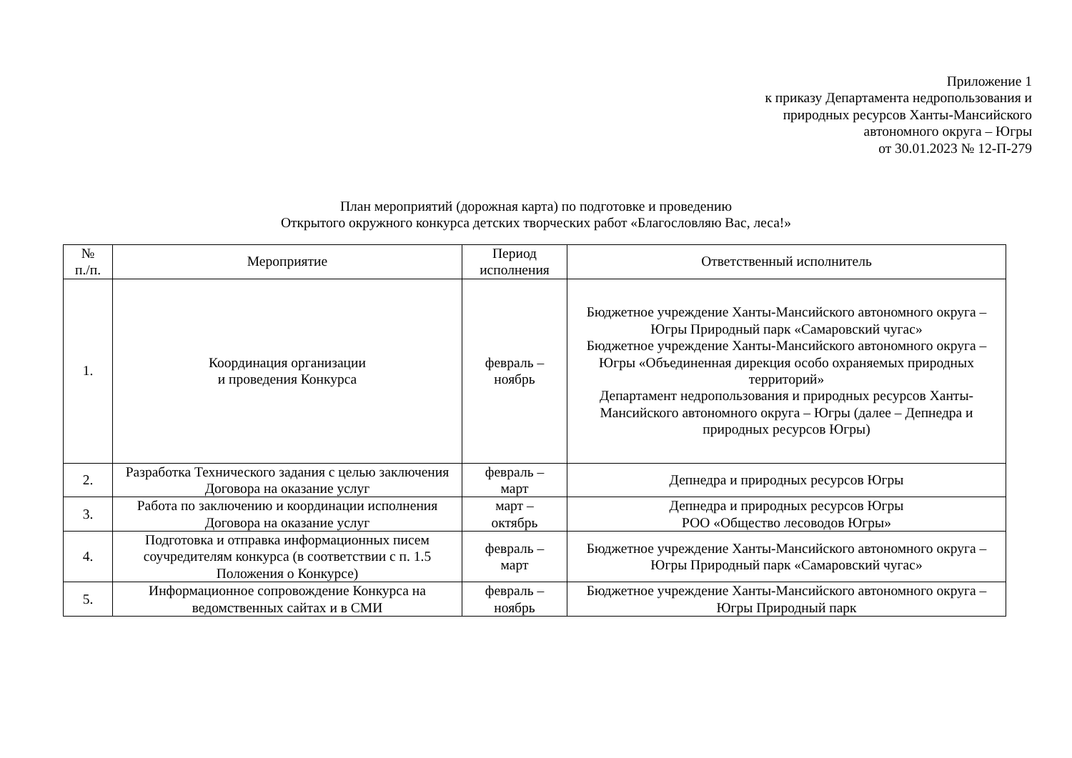Приложение 1
к приказу Департамента недропользования и
природных ресурсов Ханты-Мансийского
автономного округа – Югры
от 30.01.2023 № 12-П-279
План мероприятий (дорожная карта) по подготовке и проведению
Открытого окружного конкурса детских творческих работ «Благословляю Вас, леса!»
| № п./п. | Мероприятие | Период исполнения | Ответственный исполнитель |
| --- | --- | --- | --- |
| 1. | Координация организации и проведения Конкурса | февраль – ноябрь | Бюджетное учреждение Ханты-Мансийского автономного округа – Югры Природный парк «Самаровский чугас» Бюджетное учреждение Ханты-Мансийского автономного округа – Югры «Объединенная дирекция особо охраняемых природных территорий» Департамент недропользования и природных ресурсов Ханты-Мансийского автономного округа – Югры (далее – Депнедра и природных ресурсов Югры) |
| 2. | Разработка Технического задания с целью заключения Договора на оказание услуг | февраль – март | Депнедра и природных ресурсов Югры |
| 3. | Работа по заключению и координации исполнения Договора на оказание услуг | март – октябрь | Депнедра и природных ресурсов Югры РОО «Общество лесоводов Югры» |
| 4. | Подготовка и отправка информационных писем соучредителям конкурса (в соответствии с п. 1.5 Положения о Конкурсе) | февраль – март | Бюджетное учреждение Ханты-Мансийского автономного округа – Югры Природный парк «Самаровский чугас» |
| 5. | Информационное сопровождение Конкурса на ведомственных сайтах и в СМИ | февраль – ноябрь | Бюджетное учреждение Ханты-Мансийского автономного округа – Югры Природный парк |